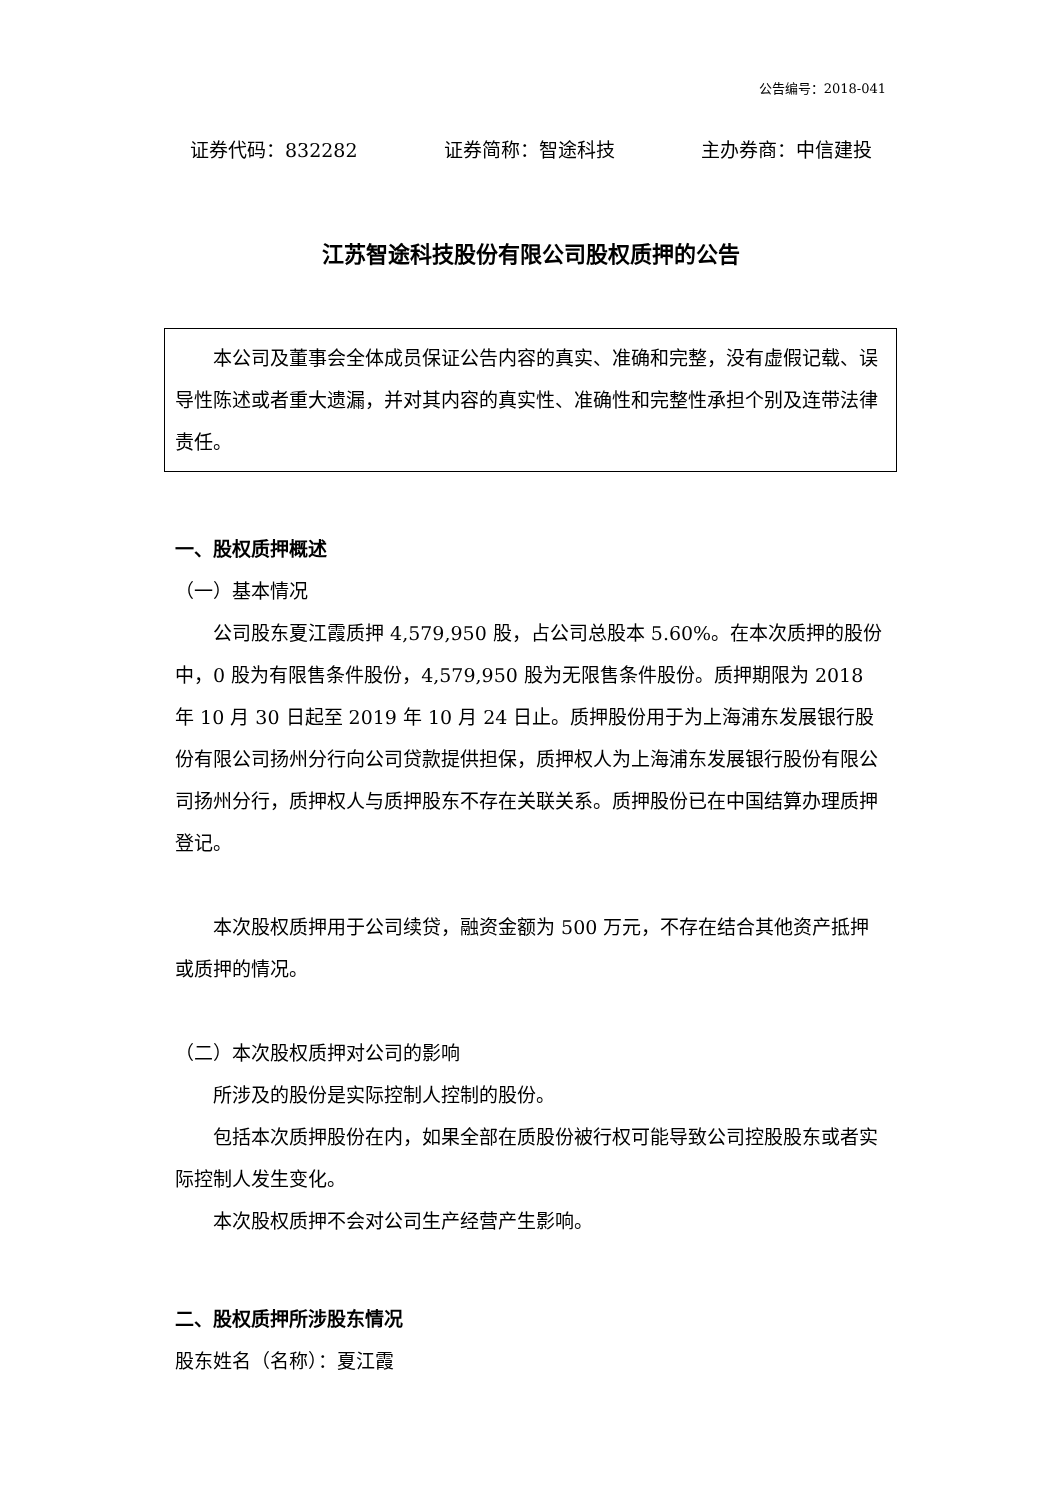公告编号：2018-041
证券代码：832282 证券简称：智途科技 主办券商：中信建投
江苏智途科技股份有限公司股权质押的公告
本公司及董事会全体成员保证公告内容的真实、准确和完整，没有虚假记载、误导性陈述或者重大遗漏，并对其内容的真实性、准确性和完整性承担个别及连带法律责任。
一、股权质押概述
（一）基本情况
公司股东夏江霞质押 4,579,950 股，占公司总股本 5.60%。在本次质押的股份中，0 股为有限售条件股份，4,579,950 股为无限售条件股份。质押期限为 2018 年 10 月 30 日起至 2019 年 10 月 24 日止。质押股份用于为上海浦东发展银行股份有限公司扬州分行向公司贷款提供担保，质押权人为上海浦东发展银行股份有限公司扬州分行，质押权人与质押股东不存在关联关系。质押股份已在中国结算办理质押登记。
本次股权质押用于公司续贷，融资金额为 500 万元，不存在结合其他资产抵押或质押的情况。
（二）本次股权质押对公司的影响
所涉及的股份是实际控制人控制的股份。
包括本次质押股份在内，如果全部在质股份被行权可能导致公司控股股东或者实际控制人发生变化。
本次股权质押不会对公司生产经营产生影响。
二、股权质押所涉股东情况
股东姓名（名称）：夏江霞